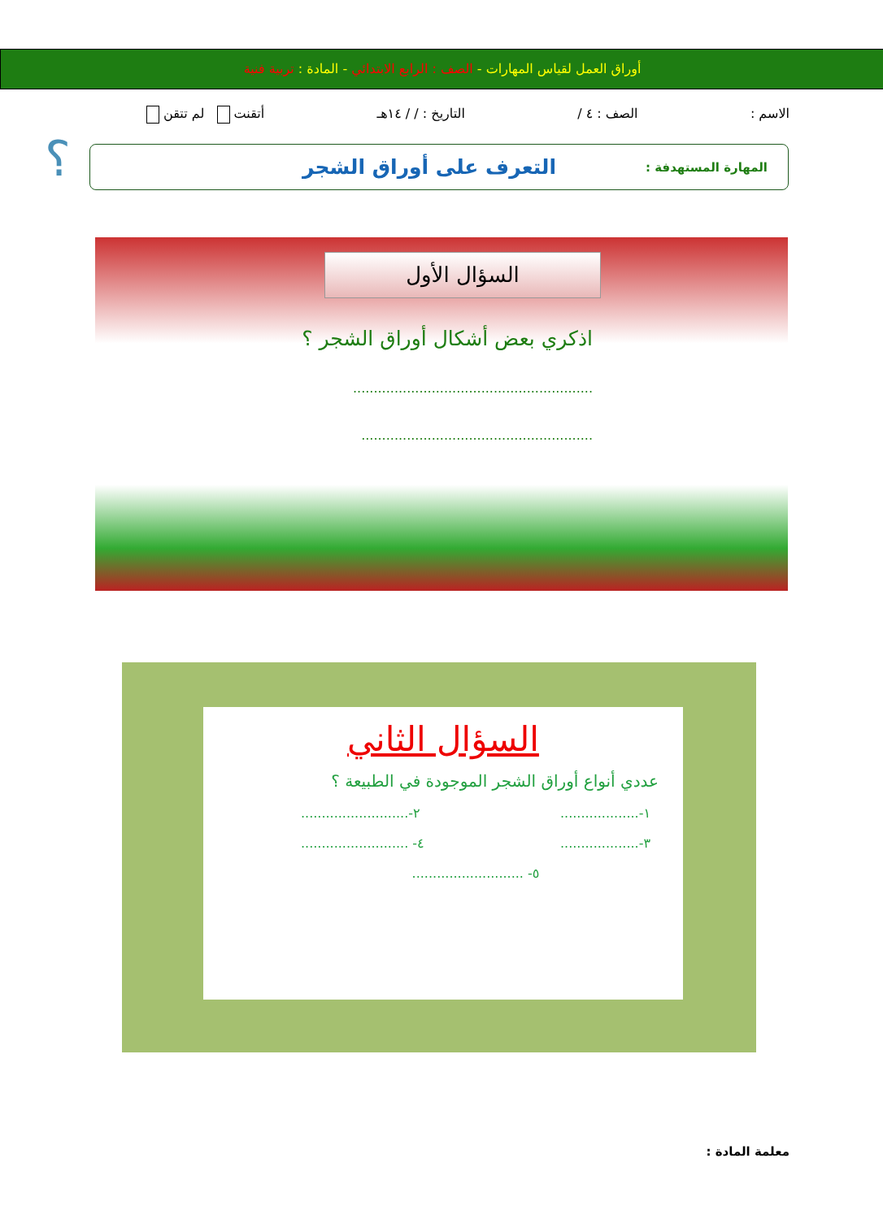أوراق العمل لقياس المهارات - الصف : الرابع الابتدائي - المادة : تربية فنية
الاسم : الصف : ٤ / التاريخ : / / ١٤هـ أتقنت لم تتقن
المهارة المستهدفة : التعرف على أوراق الشجر
؟
السؤال الأول
اذكري بعض أشكال أوراق الشجر ؟
..........................................................
........................................................
السؤال الثاني
عددي أنواع أوراق الشجر الموجودة في الطبيعة ؟
١-................... ٢-..........................
٣-................... ٤- ..........................
٥- ...........................
معلمة المادة :